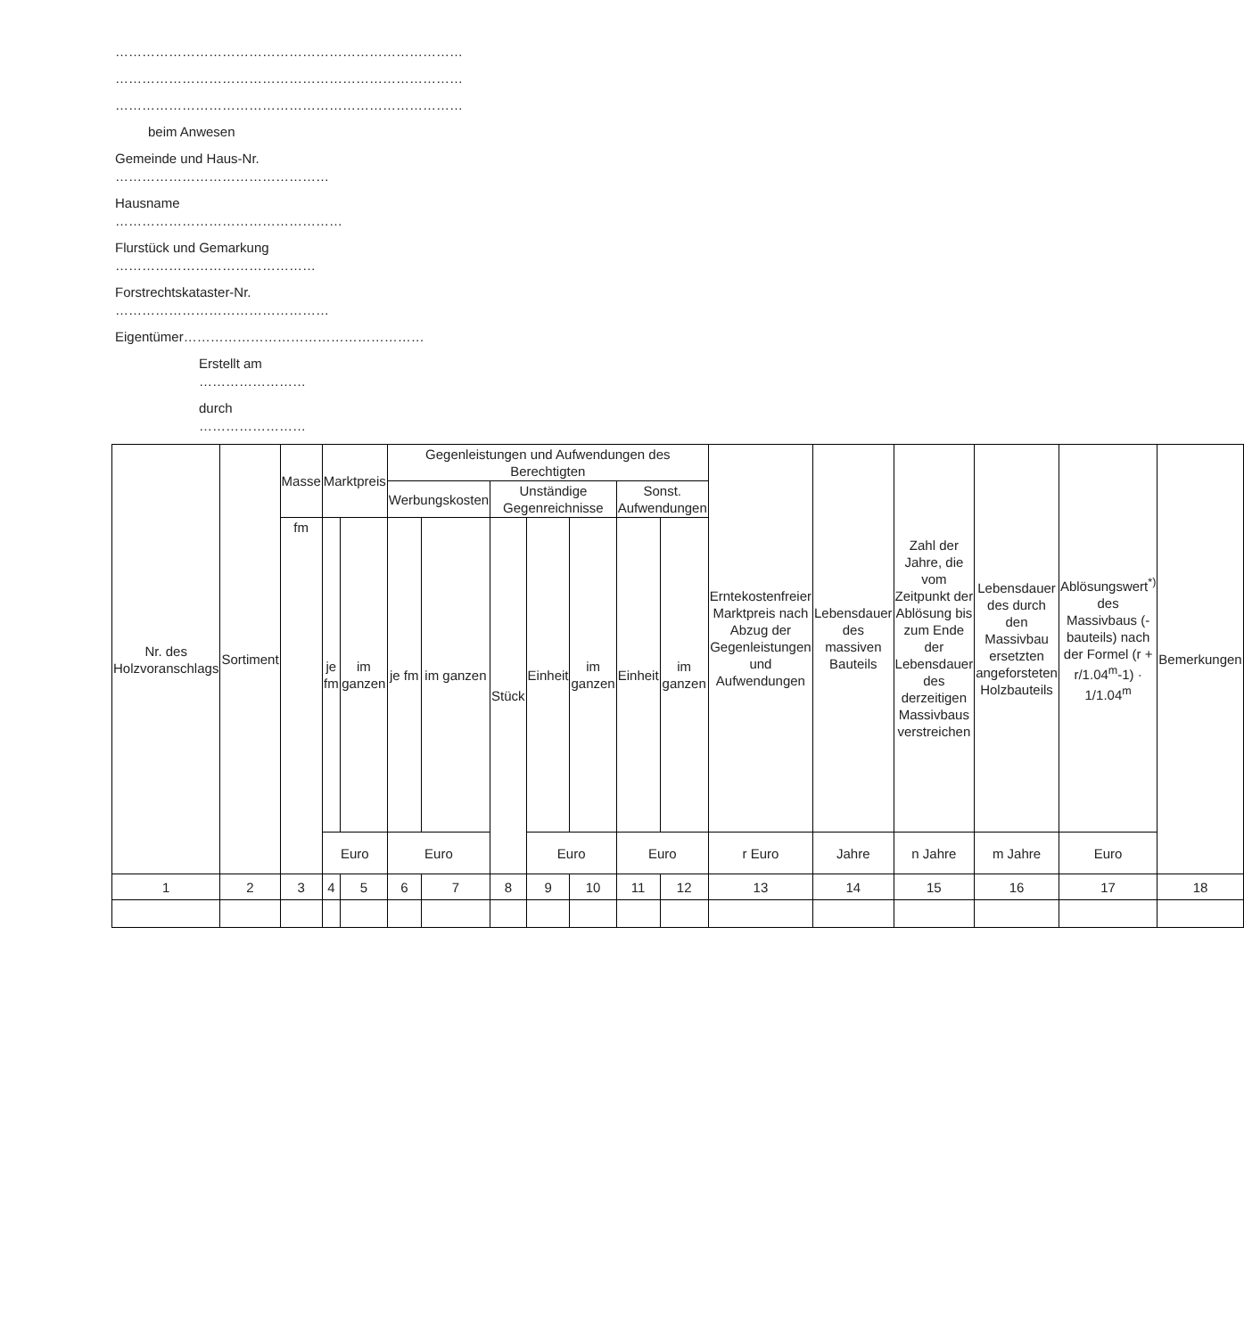……………………………………………………………………
……………………………………………………………………
……………………………………………………………………
beim Anwesen
Gemeinde und Haus-Nr. …………………………………………
Hausname ……………………………………………
Flurstück und Gemarkung ………………………………………
Forstrechtskataster-Nr. …………………………………………
Eigentümer………………………………………………
Erstellt am ……………………
durch ……………………
| Nr. des Holzvoranschlags | Sortiment | Masse | Marktpreis | | Gegenleistungen und Aufwendungen des Berechtigten | | | | | | | Erntekostenfreier Marktpreis nach Abzug der Gegenleistungen und Aufwendungen | Lebensdauer des massiven Bauteils | Zahl der Jahre, die vom Zeitpunkt der Ablösung bis zum Ende der Lebensdauer des derzeitigen Massivbaus verstreichen | Lebensdauer des durch den Massivbau ersetzten angeforsteten Holzbauteils | Ablösungswert<sup>*)</sup> des Massivbaus (-bauteils) nach der Formel (r + r/1.04<sup>m</sup>-1) · 1/1.04<sup>m</sup> | Bemerkungen |
| --- | --- | --- | --- | --- | --- | --- | --- | --- | --- | --- | --- | --- | --- | --- | --- | --- | --- |
| | | | | | Werbungskosten | | Unständige Gegenreichnisse | | | Sonst. Aufwendungen | | | | | | | |
| | | fm | je fm | im ganzen | je fm | im ganzen | Stück | Einheit | im ganzen | Einheit | im ganzen | | | | | | |
| | | | Euro | | Euro | | | Euro | | Euro | | r Euro | Jahre | n Jahre | m Jahre | Euro | |
| 1 | 2 | 3 | 4 | 5 | 6 | 7 | 8 | 9 | 10 | 11 | 12 | 13 | 14 | 15 | 16 | 17 | 18 |